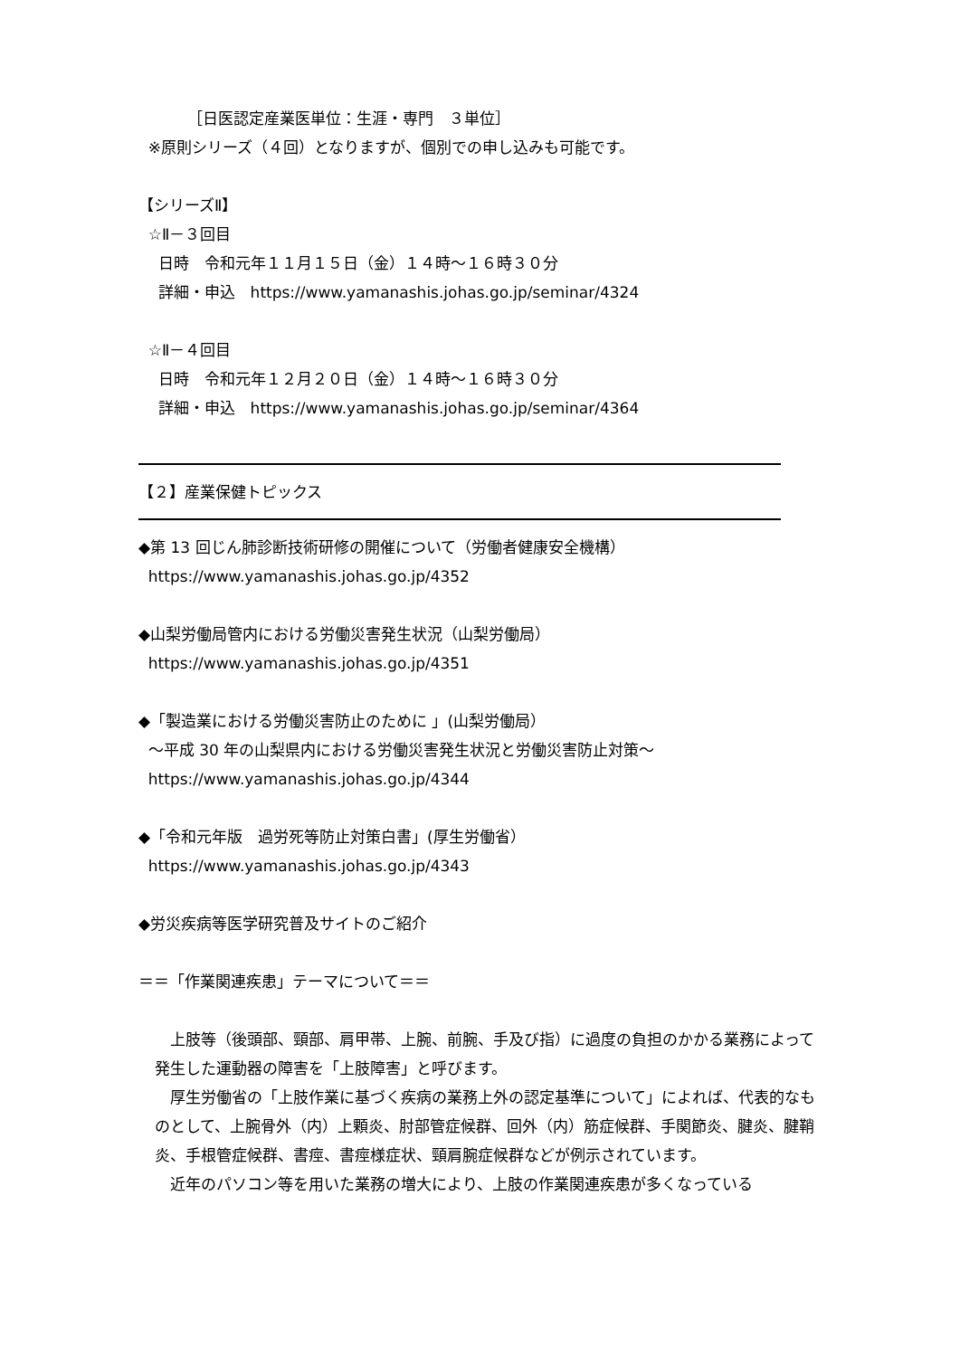［日医認定産業医単位：生涯・専門　３単位］
※原則シリーズ（４回）となりますが、個別での申し込みも可能です。
【シリーズⅡ】
☆Ⅱ－３回目
日時　令和元年１１月１５日（金）１４時～１６時３０分
詳細・申込　https://www.yamanashis.johas.go.jp/seminar/4324
☆Ⅱ－４回目
日時　令和元年１２月２０日（金）１４時～１６時３０分
詳細・申込　https://www.yamanashis.johas.go.jp/seminar/4364
【２】産業保健トピックス
◆第 13 回じん肺診断技術研修の開催について（労働者健康安全機構）
https://www.yamanashis.johas.go.jp/4352
◆山梨労働局管内における労働災害発生状況（山梨労働局）
https://www.yamanashis.johas.go.jp/4351
◆「製造業における労働災害防止のために 」(山梨労働局）
～平成 30 年の山梨県内における労働災害発生状況と労働災害防止対策～
https://www.yamanashis.johas.go.jp/4344
◆「令和元年版　過労死等防止対策白書」(厚生労働省）
https://www.yamanashis.johas.go.jp/4343
◆労災疾病等医学研究普及サイトのご紹介
＝＝「作業関連疾患」テーマについて＝＝
　上肢等（後頭部、頸部、肩甲帯、上腕、前腕、手及び指）に過度の負担のかかる業務によって発生した運動器の障害を「上肢障害」と呼びます。
　厚生労働省の「上肢作業に基づく疾病の業務上外の認定基準について」によれば、代表的なものとして、上腕骨外（内）上顆炎、肘部管症候群、回外（内）筋症候群、手関節炎、腱炎、腱鞘炎、手根管症候群、書痙、書痙様症状、頸肩腕症候群などが例示されています。
　近年のパソコン等を用いた業務の増大により、上肢の作業関連疾患が多くなっている